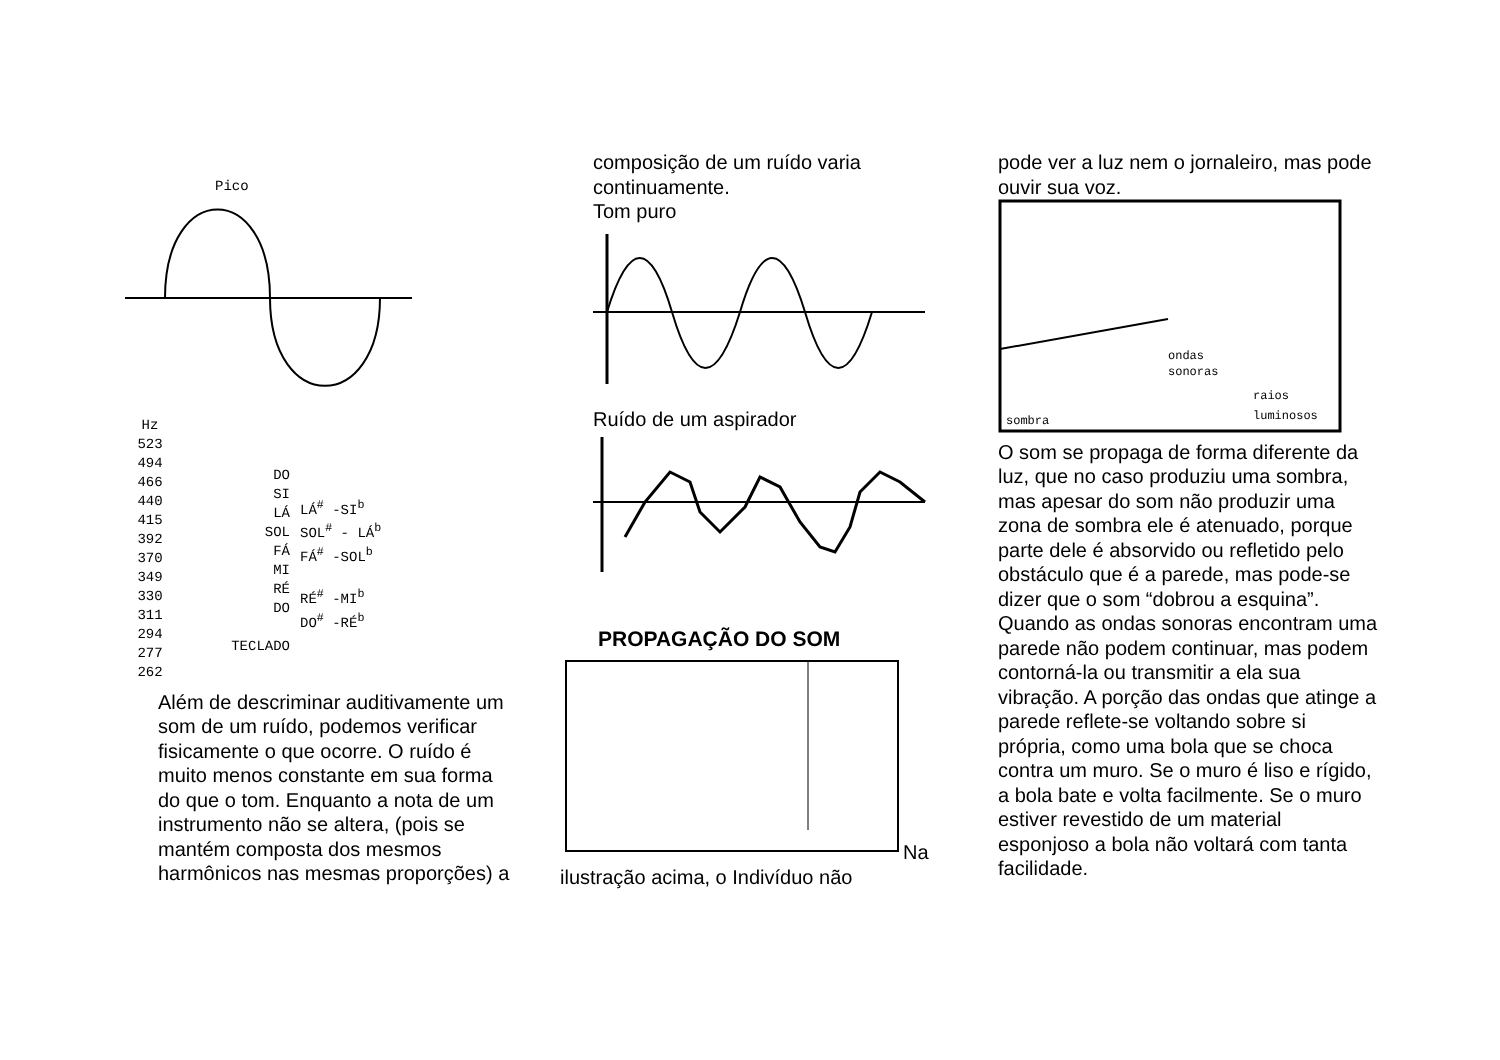Pico
Hz
523
494
466
440
415
392
370
349
330
311
294
277
262
DO
SI
LÁ
SOL
FÁ
MI
RÉ
DO
TECLADO
LÁ<sup>#</sup> -SI<sup>b</sup>
SOL<sup>#</sup> - LÁ<sup>b</sup>
FÁ<sup>#</sup> -SOL<sup>b</sup>
RÉ<sup>#</sup> -MI<sup>b</sup>
DO<sup>#</sup> -RÉ<sup>b</sup>
Além de descriminar auditivamente um som de um ruído, podemos verificar fisicamente o que ocorre. O ruído é muito menos constante em sua forma do que o tom. Enquanto a nota de um instrumento não se altera, (pois se mantém composta dos mesmos harmônicos nas mesmas proporções) a
composição de um ruído varia continuamente.
Tom puro
Ruído de um aspirador
PROPAGAÇÃO DO SOM
Na
ilustração acima, o Indivíduo não
pode ver a luz nem o jornaleiro, mas pode ouvir sua voz.
ondas
sonoras
raios
luminosos
sombra
O som se propaga de forma diferente da luz, que no caso produziu uma sombra, mas apesar do som não produzir uma zona de sombra ele é atenuado, porque parte dele é absorvido ou refletido pelo obstáculo que é a parede, mas pode-se dizer que o som “dobrou a esquina”. Quando as ondas sonoras encontram uma parede não podem continuar, mas podem contorná-la ou transmitir a ela sua vibração. A porção das ondas que atinge a parede reflete-se voltando sobre si própria, como uma bola que se choca contra um muro. Se o muro é liso e rígido, a bola bate e volta facilmente. Se o muro estiver revestido de um material esponjoso a bola não voltará com tanta facilidade.